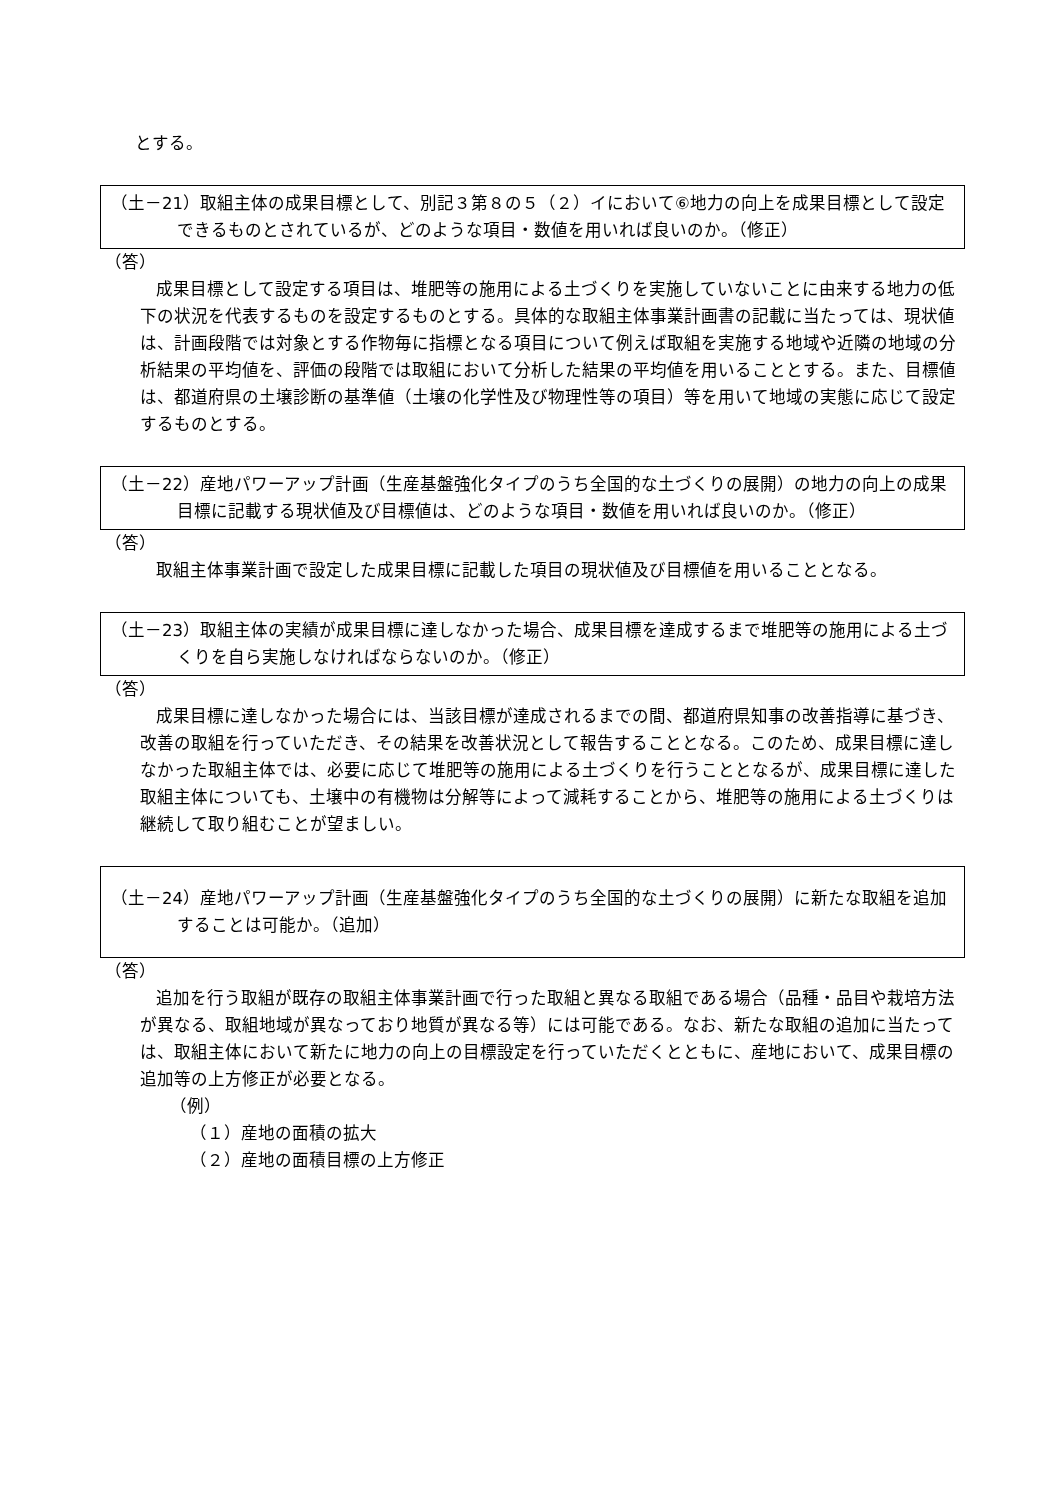とする。
（土－21）取組主体の成果目標として、別記３第８の５（２）イにおいて⑥地力の向上を成果目標として設定できるものとされているが、どのような項目・数値を用いれば良いのか。（修正）
（答）
成果目標として設定する項目は、堆肥等の施用による土づくりを実施していないことに由来する地力の低下の状況を代表するものを設定するものとする。具体的な取組主体事業計画書の記載に当たっては、現状値は、計画段階では対象とする作物毎に指標となる項目について例えば取組を実施する地域や近隣の地域の分析結果の平均値を、評価の段階では取組において分析した結果の平均値を用いることとする。また、目標値は、都道府県の土壌診断の基準値（土壌の化学性及び物理性等の項目）等を用いて地域の実態に応じて設定するものとする。
（土－22）産地パワーアップ計画（生産基盤強化タイプのうち全国的な土づくりの展開）の地力の向上の成果目標に記載する現状値及び目標値は、どのような項目・数値を用いれば良いのか。（修正）
（答）
取組主体事業計画で設定した成果目標に記載した項目の現状値及び目標値を用いることとなる。
（土－23）取組主体の実績が成果目標に達しなかった場合、成果目標を達成するまで堆肥等の施用による土づくりを自ら実施しなければならないのか。（修正）
（答）
成果目標に達しなかった場合には、当該目標が達成されるまでの間、都道府県知事の改善指導に基づき、改善の取組を行っていただき、その結果を改善状況として報告することとなる。このため、成果目標に達しなかった取組主体では、必要に応じて堆肥等の施用による土づくりを行うこととなるが、成果目標に達した取組主体についても、土壌中の有機物は分解等によって減耗することから、堆肥等の施用による土づくりは継続して取り組むことが望ましい。
（土－24）産地パワーアップ計画（生産基盤強化タイプのうち全国的な土づくりの展開）に新たな取組を追加することは可能か。（追加）
（答）
追加を行う取組が既存の取組主体事業計画で行った取組と異なる取組である場合（品種・品目や栽培方法が異なる、取組地域が異なっており地質が異なる等）には可能である。なお、新たな取組の追加に当たっては、取組主体において新たに地力の向上の目標設定を行っていただくとともに、産地において、成果目標の追加等の上方修正が必要となる。
（例）
（１）産地の面積の拡大
（２）産地の面積目標の上方修正